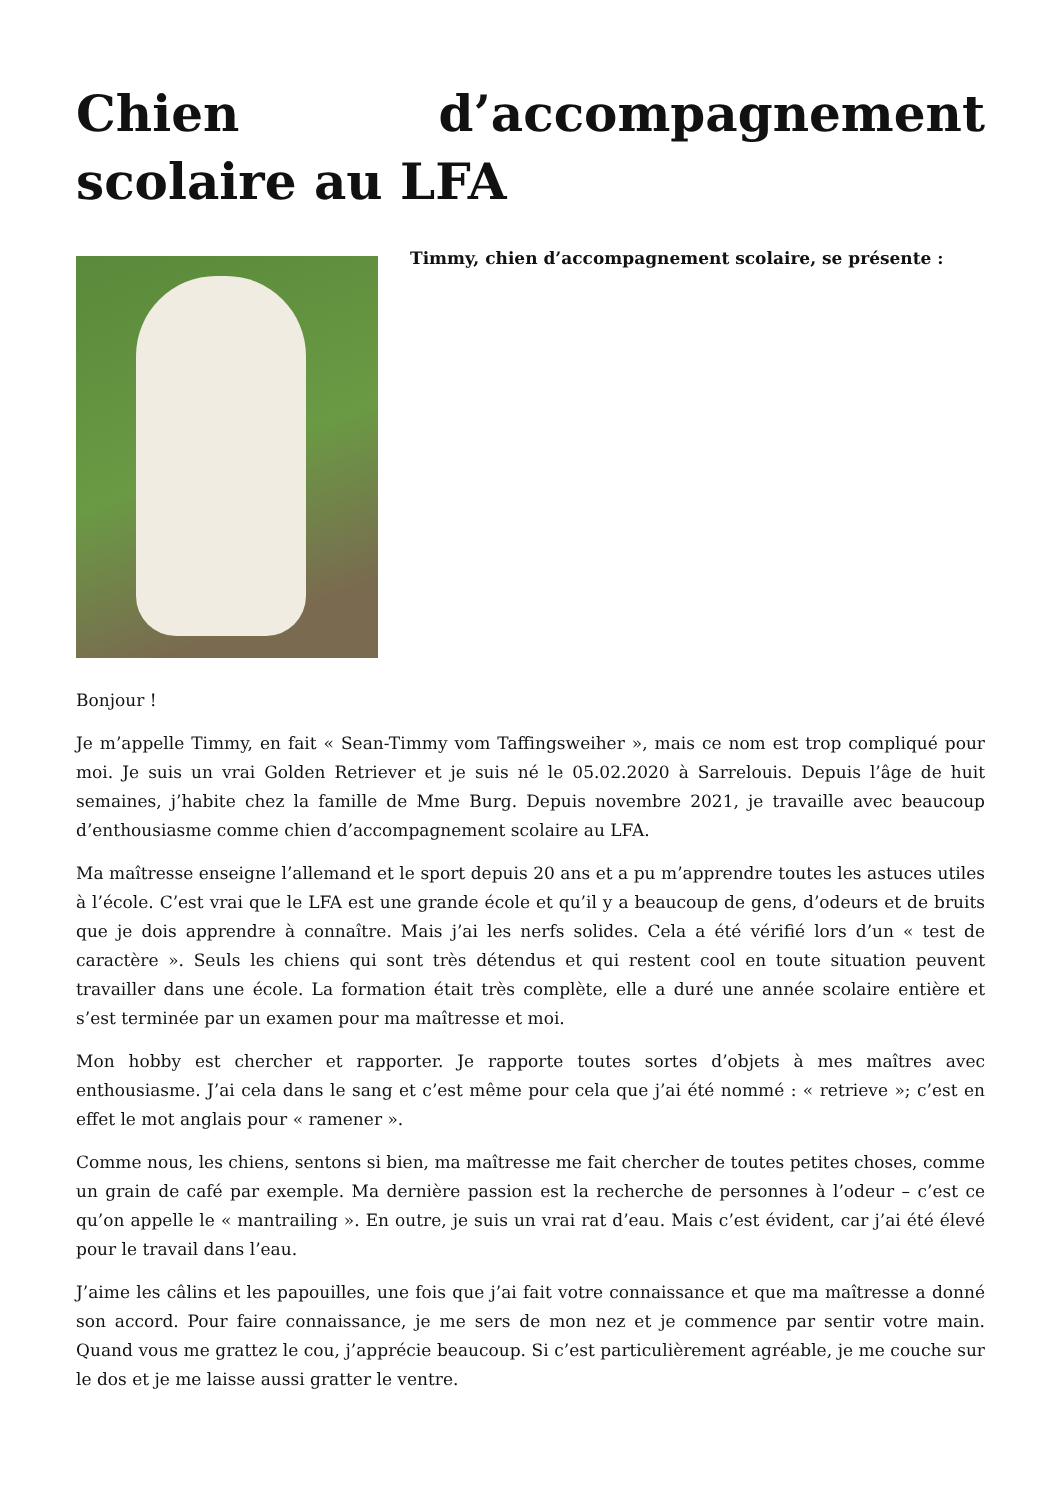Chien d’accompagnement scolaire au LFA
Timmy, chien d’accompagnement scolaire, se présente :
Bonjour !
Je m’appelle Timmy, en fait « Sean-Timmy vom Taffingsweiher », mais ce nom est trop compliqué pour moi. Je suis un vrai Golden Retriever et je suis né le 05.02.2020 à Sarrelouis. Depuis l’âge de huit semaines, j’habite chez la famille de Mme Burg. Depuis novembre 2021, je travaille avec beaucoup d’enthousiasme comme chien d’accompagnement scolaire au LFA.
Ma maîtresse enseigne l’allemand et le sport depuis 20 ans et a pu m’apprendre toutes les astuces utiles à l’école. C’est vrai que le LFA est une grande école et qu’il y a beaucoup de gens, d’odeurs et de bruits que je dois apprendre à connaître. Mais j’ai les nerfs solides. Cela a été vérifié lors d’un « test de caractère ». Seuls les chiens qui sont très détendus et qui restent cool en toute situation peuvent travailler dans une école. La formation était très complète, elle a duré une année scolaire entière et s’est terminée par un examen pour ma maîtresse et moi.
Mon hobby est chercher et rapporter. Je rapporte toutes sortes d’objets à mes maîtres avec enthousiasme. J’ai cela dans le sang et c’est même pour cela que j’ai été nommé : « retrieve »; c’est en effet le mot anglais pour « ramener ».
Comme nous, les chiens, sentons si bien, ma maîtresse me fait chercher de toutes petites choses, comme un grain de café par exemple. Ma dernière passion est la recherche de personnes à l’odeur – c’est ce qu’on appelle le « mantrailing ». En outre, je suis un vrai rat d’eau. Mais c’est évident, car j’ai été élevé pour le travail dans l’eau.
J’aime les câlins et les papouilles, une fois que j’ai fait votre connaissance et que ma maîtresse a donné son accord. Pour faire connaissance, je me sers de mon nez et je commence par sentir votre main. Quand vous me grattez le cou, j’apprécie beaucoup. Si c’est particulièrement agréable, je me couche sur le dos et je me laisse aussi gratter le ventre.